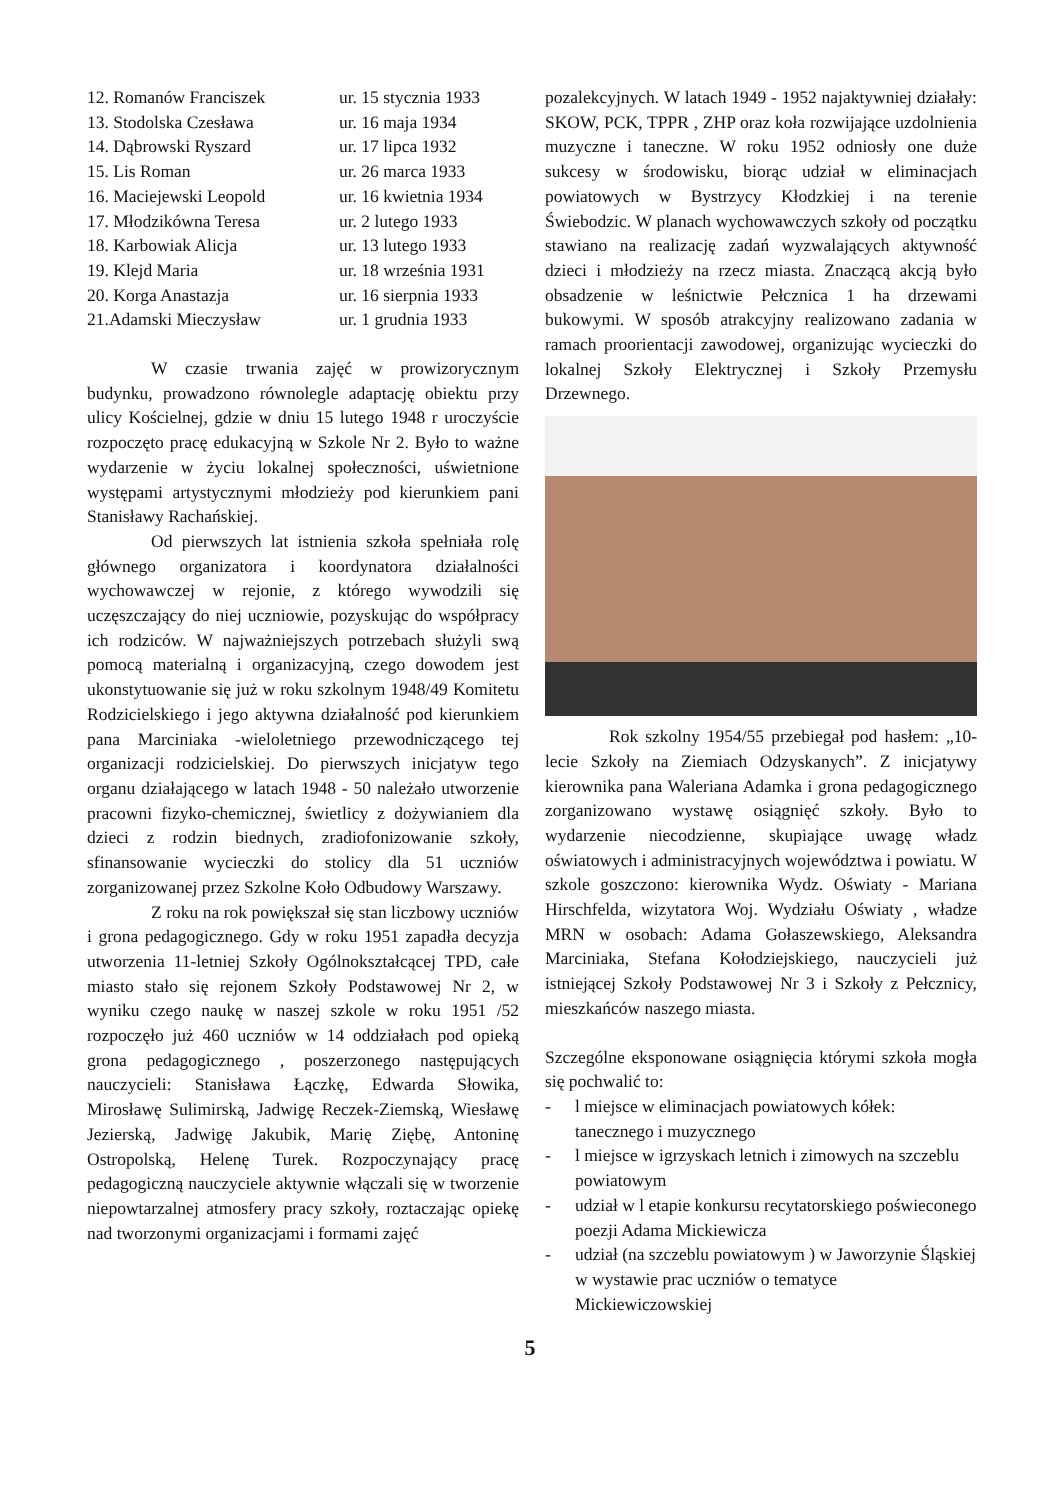| 12. Romanów Franciszek | ur. 15 stycznia 1933 |
| 13. Stodolska Czesława | ur. 16 maja 1934 |
| 14. Dąbrowski Ryszard | ur. 17 lipca 1932 |
| 15. Lis Roman | ur. 26 marca 1933 |
| 16. Maciejewski Leopold | ur. 16 kwietnia 1934 |
| 17. Młodzikówna Teresa | ur. 2 lutego 1933 |
| 18. Karbowiak Alicja | ur. 13 lutego 1933 |
| 19. Klejd Maria | ur. 18 września 1931 |
| 20. Korga Anastazja | ur. 16 sierpnia 1933 |
| 21.Adamski Mieczysław | ur. 1 grudnia 1933 |
W czasie trwania zajęć w prowizorycznym budynku, prowadzono równolegle adaptację obiektu przy ulicy Kościelnej, gdzie w dniu 15 lutego 1948 r uroczyście rozpoczęto pracę edukacyjną w Szkole Nr 2. Było to ważne wydarzenie w życiu lokalnej społeczności, uświetnione występami artystycznymi młodzieży pod kierunkiem pani Stanisławy Rachańskiej.
Od pierwszych lat istnienia szkoła spełniała rolę głównego organizatora i koordynatora działalności wychowawczej w rejonie, z którego wywodzili się uczęszczający do niej uczniowie, pozyskując do współpracy ich rodziców. W najważniejszych potrzebach służyli swą pomocą materialną i organizacyjną, czego dowodem jest ukonstytuowanie się już w roku szkolnym 1948/49 Komitetu Rodzicielskiego i jego aktywna działalność pod kierunkiem pana Marciniaka -wieloletniego przewodniczącego tej organizacji rodzicielskiej. Do pierwszych inicjatyw tego organu działającego w latach 1948 - 50 należało utworzenie pracowni fizyko-chemicznej, świetlicy z dożywianiem dla dzieci z rodzin biednych, zradiofonizowanie szkoły, sfinansowanie wycieczki do stolicy dla 51 uczniów zorganizowanej przez Szkolne Koło Odbudowy Warszawy.
Z roku na rok powiększał się stan liczbowy uczniów i grona pedagogicznego. Gdy w roku 1951 zapadła decyzja utworzenia 11-letniej Szkoły Ogólnokształcącej TPD, całe miasto stało się rejonem Szkoły Podstawowej Nr 2, w wyniku czego naukę w naszej szkole w roku 1951 /52 rozpoczęło już 460 uczniów w 14 oddziałach pod opieką grona pedagogicznego , poszerzonego następujących nauczycieli: Stanisława Łączkę, Edwarda Słowika, Mirosławę Sulimirską, Jadwigę Reczek-Ziemską, Wiesławę Jezierską, Jadwigę Jakubik, Marię Ziębę, Antoninę Ostropolską, Helenę Turek. Rozpoczynający pracę pedagogiczną nauczyciele aktywnie włączali się w tworzenie niepowtarzalnej atmosfery pracy szkoły, roztaczając opiekę nad tworzonymi organizacjami i formami zajęć
pozalekcyjnych. W latach 1949 - 1952 najaktywniej działały: SKOW, PCK, TPPR , ZHP oraz koła rozwijające uzdolnienia muzyczne i taneczne. W roku 1952 odniosły one duże sukcesy w środowisku, biorąc udział w eliminacjach powiatowych w Bystrzycy Kłodzkiej i na terenie Świebodzic. W planach wychowawczych szkoły od początku stawiano na realizację zadań wyzwalających aktywność dzieci i młodzieży na rzecz miasta. Znaczącą akcją było obsadzenie w leśnictwie Pełcznica 1 ha drzewami bukowymi. W sposób atrakcyjny realizowano zadania w ramach proorientacji zawodowej, organizując wycieczki do lokalnej Szkoły Elektrycznej i Szkoły Przemysłu Drzewnego.
Rok szkolny 1954/55 przebiegał pod hasłem: „10-lecie Szkoły na Ziemiach Odzyskanych”. Z inicjatywy kierownika pana Waleriana Adamka i grona pedagogicznego zorganizowano wystawę osiągnięć szkoły. Było to wydarzenie niecodzienne, skupiające uwagę władz oświatowych i administracyjnych województwa i powiatu. W szkole goszczono: kierownika Wydz. Oświaty - Mariana Hirschfelda, wizytatora Woj. Wydziału Oświaty , władze MRN w osobach: Adama Gołaszewskiego, Aleksandra Marciniaka, Stefana Kołodziejskiego, nauczycieli już istniejącej Szkoły Podstawowej Nr 3 i Szkoły z Pełcznicy, mieszkańców naszego miasta.
Szczególne eksponowane osiągnięcia którymi szkoła mogła się pochwalić to:
- l miejsce w eliminacjach powiatowych kółek: tanecznego i muzycznego
- l miejsce w igrzyskach letnich i zimowych na szczeblu powiatowym
- udział w l etapie konkursu recytatorskiego poświeconego poezji Adama Mickiewicza
- udział (na szczeblu powiatowym ) w Jaworzynie Śląskiej w wystawie prac uczniów o tematyce Mickiewiczowskiej
5